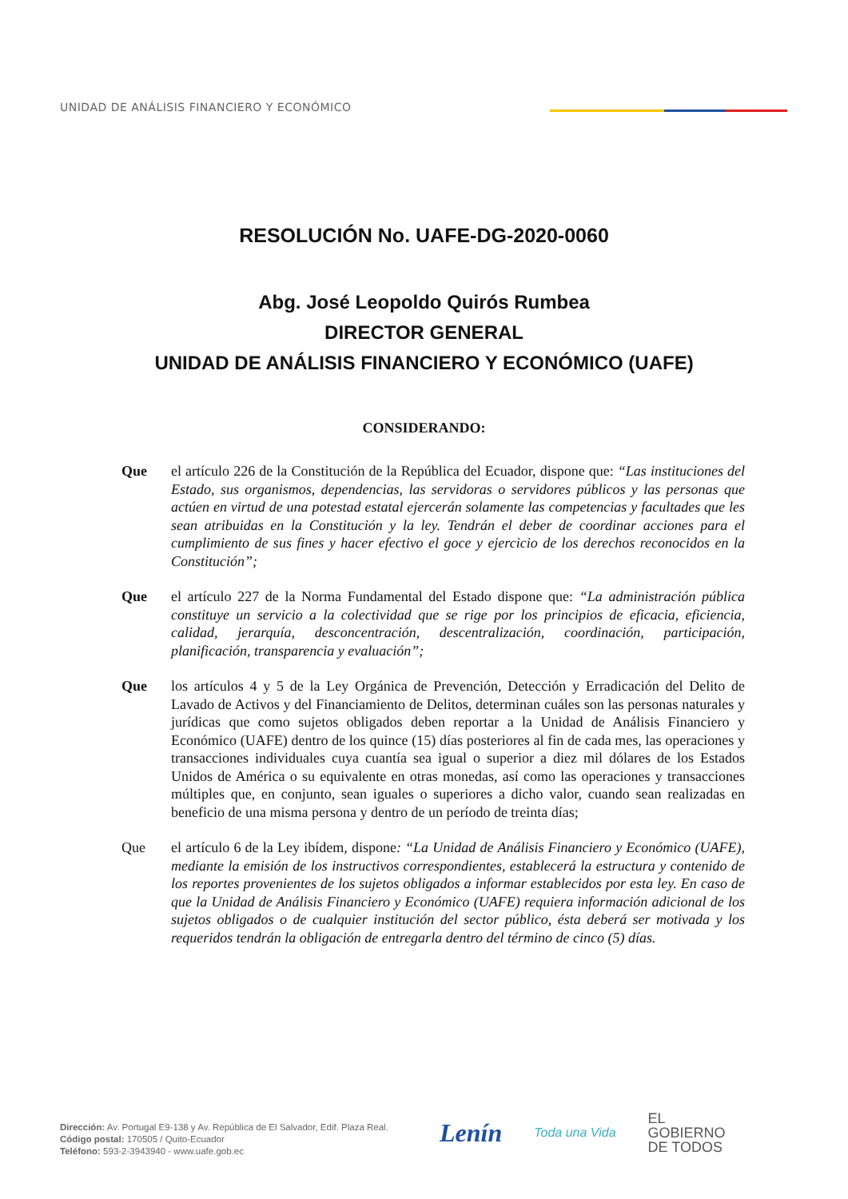UNIDAD DE ANÁLISIS FINANCIERO Y ECONÓMICO
RESOLUCIÓN No. UAFE-DG-2020-0060
Abg. José Leopoldo Quirós Rumbea
DIRECTOR GENERAL
UNIDAD DE ANÁLISIS FINANCIERO Y ECONÓMICO (UAFE)
CONSIDERANDO:
Que el artículo 226 de la Constitución de la República del Ecuador, dispone que: “Las instituciones del Estado, sus organismos, dependencias, las servidoras o servidores públicos y las personas que actúen en virtud de una potestad estatal ejercerán solamente las competencias y facultades que les sean atribuidas en la Constitución y la ley. Tendrán el deber de coordinar acciones para el cumplimiento de sus fines y hacer efectivo el goce y ejercicio de los derechos reconocidos en la Constitución”;
Que el artículo 227 de la Norma Fundamental del Estado dispone que: “La administración pública constituye un servicio a la colectividad que se rige por los principios de eficacia, eficiencia, calidad, jerarquía, desconcentración, descentralización, coordinación, participación, planificación, transparencia y evaluación”;
Que los artículos 4 y 5 de la Ley Orgánica de Prevención, Detección y Erradicación del Delito de Lavado de Activos y del Financiamiento de Delitos, determinan cuáles son las personas naturales y jurídicas que como sujetos obligados deben reportar a la Unidad de Análisis Financiero y Económico (UAFE) dentro de los quince (15) días posteriores al fin de cada mes, las operaciones y transacciones individuales cuya cuantía sea igual o superior a diez mil dólares de los Estados Unidos de América o su equivalente en otras monedas, así como las operaciones y transacciones múltiples que, en conjunto, sean iguales o superiores a dicho valor, cuando sean realizadas en beneficio de una misma persona y dentro de un período de treinta días;
Que el artículo 6 de la Ley ibídem, dispone: “La Unidad de Análisis Financiero y Económico (UAFE), mediante la emisión de los instructivos correspondientes, establecerá la estructura y contenido de los reportes provenientes de los sujetos obligados a informar establecidos por esta ley. En caso de que la Unidad de Análisis Financiero y Económico (UAFE) requiera información adicional de los sujetos obligados o de cualquier institución del sector público, ésta deberá ser motivada y los requeridos tendrán la obligación de entregarla dentro del término de cinco (5) días.
Dirección: Av. Portugal E9-138 y Av. República de El Salvador, Edif. Plaza Real.
Código postal: 170505 / Quito-Ecuador
Teléfono: 593-2-3943940 - www.uafe.gob.ec
Lenín Toda una Vida EL
GOBIERNO
DE TODOS